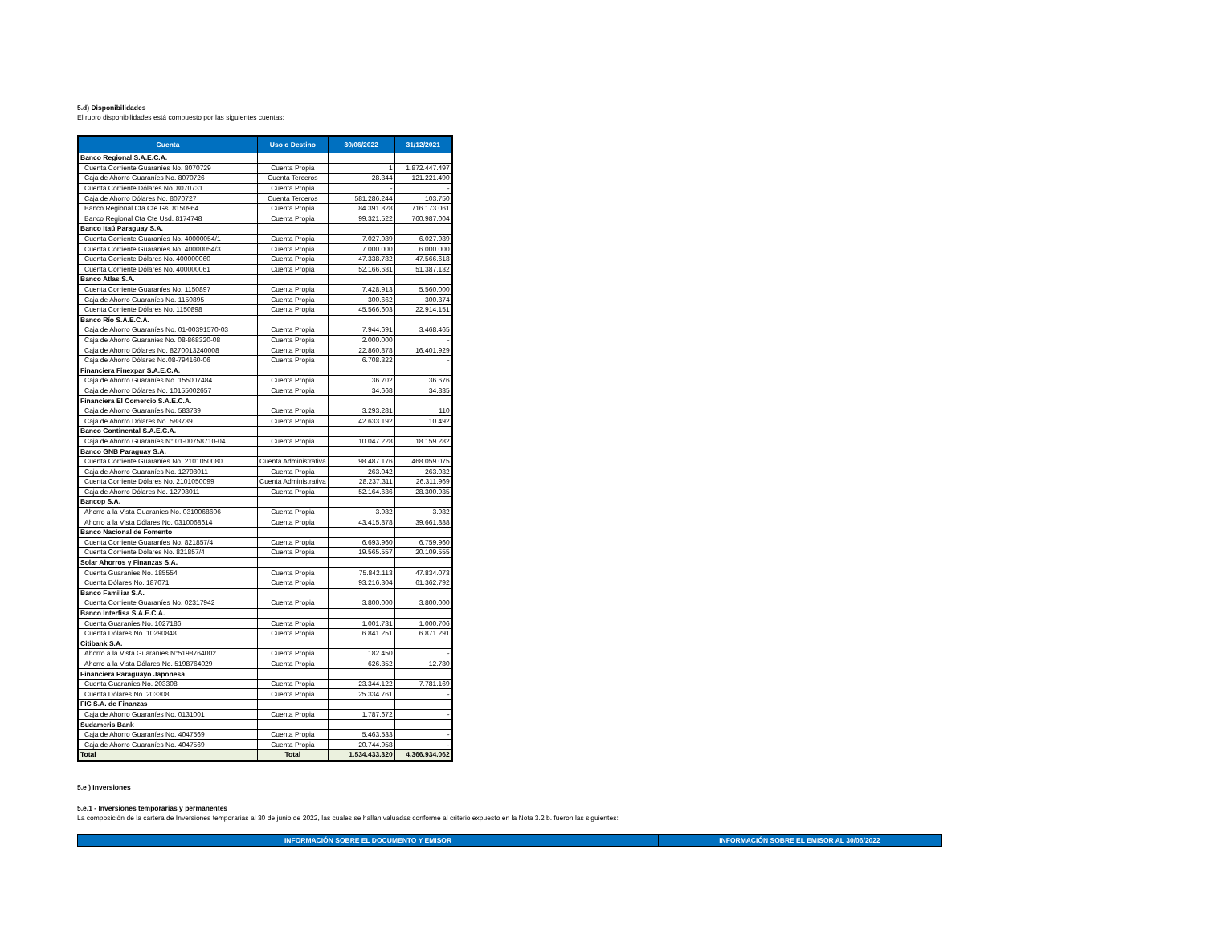5.d) Disponibilidades
El rubro disponibilidades está compuesto por las siguientes cuentas:
| Cuenta | Uso o Destino | 30/06/2022 | 31/12/2021 |
| --- | --- | --- | --- |
| Banco Regional S.A.E.C.A. | | | |
| Cuenta Corriente Guaraníes No. 8070729 | Cuenta Propia | 1 | 1.872.447.497 |
| Caja de Ahorro Guaraníes No. 8070726 | Cuenta Terceros | 28.344 | 121.221.490 |
| Cuenta Corriente Dólares No. 8070731 | Cuenta Propia | - | - |
| Caja de Ahorro Dólares No. 8070727 | Cuenta Terceros | 581.286.244 | 103.750 |
| Banco Regional Cta Cte Gs. 8150964 | Cuenta Propia | 84.391.828 | 716.173.061 |
| Banco Regional Cta Cte Usd. 8174748 | Cuenta Propia | 99.321.522 | 760.987.004 |
| Banco Itaú Paraguay S.A. | | | |
| Cuenta Corriente Guaraníes No. 40000054/1 | Cuenta Propia | 7.027.989 | 6.027.989 |
| Cuenta Corriente Guaraníes No. 40000054/3 | Cuenta Propia | 7.000.000 | 6.000.000 |
| Cuenta Corriente Dólares No. 400000060 | Cuenta Propia | 47.338.782 | 47.566.618 |
| Cuenta Corriente Dólares No. 400000061 | Cuenta Propia | 52.166.681 | 51.387.132 |
| Banco Atlas S.A. | | | |
| Cuenta Corriente Guaraníes No. 1150897 | Cuenta Propia | 7.428.913 | 5.560.000 |
| Caja de Ahorro Guaraníes No. 1150895 | Cuenta Propia | 300.662 | 300.374 |
| Cuenta Corriente Dólares No. 1150898 | Cuenta Propia | 45.566.603 | 22.914.151 |
| Banco Río S.A.E.C.A. | | | |
| Caja de Ahorro Guaraníes No. 01-00391570-03 | Cuenta Propia | 7.944.691 | 3.468.465 |
| Caja de Ahorro Guaranies No. 08-868320-08 | Cuenta Propia | 2.000.000 | - |
| Caja de Ahorro Dólares No. 8270013240008 | Cuenta Propia | 22.860.878 | 16.401.929 |
| Caja de Ahorro Dólares No.08-794160-06 | Cuenta Propia | 6.708.322 | - |
| Financiera Finexpar S.A.E.C.A. | | | |
| Caja de Ahorro Guaraníes No. 155007484 | Cuenta Propia | 36.702 | 36.676 |
| Caja de Ahorro Dólares No. 10155002657 | Cuenta Propia | 34.668 | 34.835 |
| Financiera El Comercio S.A.E.C.A. | | | |
| Caja de Ahorro Guaraníes No. 583739 | Cuenta Propia | 3.293.281 | 110 |
| Caja de Ahorro Dólares No. 583739 | Cuenta Propia | 42.633.192 | 10.492 |
| Banco Continental S.A.E.C.A. | | | |
| Caja de Ahorro Guaraníes N° 01-00758710-04 | Cuenta Propia | 10.047.228 | 18.159.282 |
| Banco GNB Paraguay S.A. | | | |
| Cuenta Corriente Guaraníes No. 2101050080 | Cuenta Administrativa | 98.487.176 | 468.059.075 |
| Caja de Ahorro Guaraníes No. 12798011 | Cuenta Propia | 263.042 | 263.032 |
| Cuenta Corriente Dólares No. 2101050099 | Cuenta Administrativa | 28.237.311 | 26.311.969 |
| Caja de Ahorro Dólares No. 12798011 | Cuenta Propia | 52.164.636 | 28.300.935 |
| Bancop S.A. | | | |
| Ahorro a la Vista Guaraníes No. 0310068606 | Cuenta Propia | 3.982 | 3.982 |
| Ahorro a la Vista Dólares No. 0310068614 | Cuenta Propia | 43.415.878 | 39.661.888 |
| Banco Nacional de Fomento | | | |
| Cuenta Corriente Guaraníes No. 821857/4 | Cuenta Propia | 6.693.960 | 6.759.960 |
| Cuenta Corriente Dólares No. 821857/4 | Cuenta Propia | 19.565.557 | 20.109.555 |
| Solar Ahorros y Finanzas S.A. | | | |
| Cuenta Guaraníes No. 185554 | Cuenta Propia | 75.842.113 | 47.834.073 |
| Cuenta Dólares No. 187071 | Cuenta Propia | 93.216.304 | 61.362.792 |
| Banco Familiar S.A. | | | |
| Cuenta Corriente Guaraníes No. 02317942 | Cuenta Propia | 3.800.000 | 3.800.000 |
| Banco Interfisa S.A.E.C.A. | | | |
| Cuenta Guaraníes No. 1027186 | Cuenta Propia | 1.001.731 | 1.000.706 |
| Cuenta Dólares No. 10290848 | Cuenta Propia | 6.841.251 | 6.871.291 |
| Citibank S.A. | | | |
| Ahorro a la Vista Guaraníes N°5198764002 | Cuenta Propia | 182.450 | - |
| Ahorro a la Vista Dólares No. 5198764029 | Cuenta Propia | 626.352 | 12.780 |
| Financiera Paraguayo Japonesa | | | |
| Cuenta Guaraníes No. 203308 | Cuenta Propia | 23.344.122 | 7.781.169 |
| Cuenta Dólares No. 203308 | Cuenta Propia | 25.334.761 | - |
| FIC S.A. de Finanzas | | | |
| Caja de Ahorro Guaraníes No. 0131001 | Cuenta Propia | 1.787.672 | - |
| Sudameris Bank | | | |
| Caja de Ahorro Guaraníes No. 4047569 | Cuenta Propia | 5.463.533 | - |
| Caja de Ahorro Guaraníes No. 4047569 | Cuenta Propia | 20.744.958 | - |
| Total | Total | 1.534.433.320 | 4.366.934.062 |
5.e ) Inversiones
5.e.1 - Inversiones temporarias y permanentes
La composición de la cartera de Inversiones temporarias al 30 de junio de 2022, las cuales se hallan valuadas conforme al criterio expuesto en la Nota 3.2 b. fueron las siguientes:
| INFORMACIÓN SOBRE EL DOCUMENTO Y EMISOR | INFORMACIÓN SOBRE EL EMISOR AL 30/06/2022 |